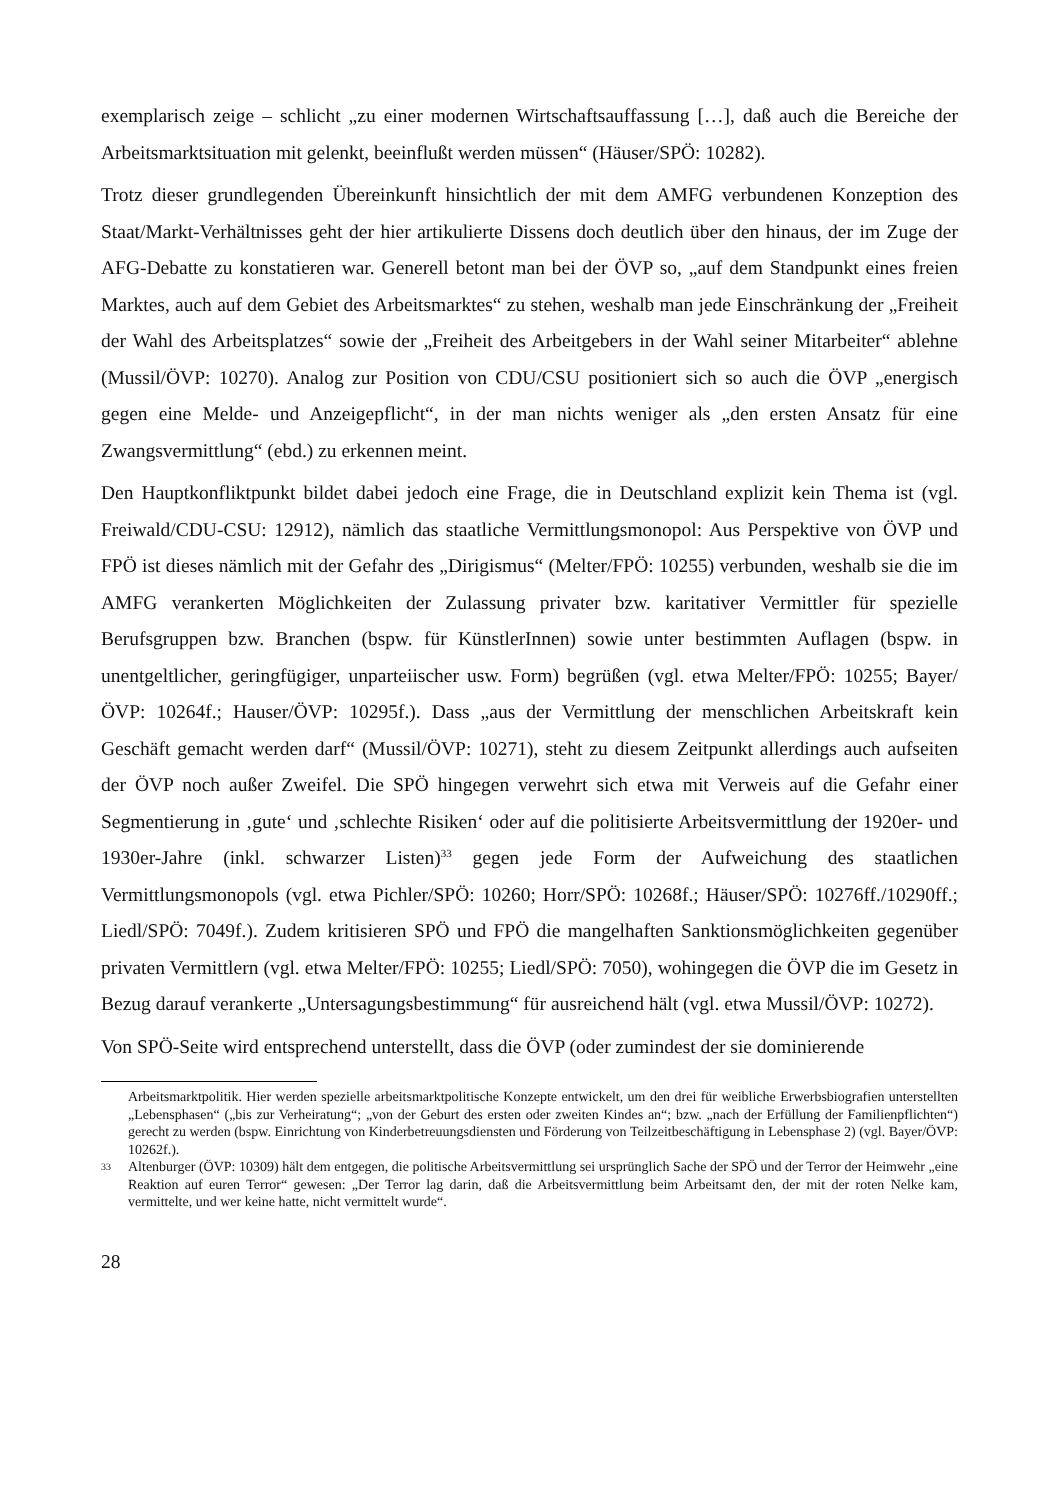exemplarisch zeige – schlicht „zu einer modernen Wirtschaftsauffassung […], daß auch die Bereiche der Arbeitsmarktsituation mit gelenkt, beeinflußt werden müssen“ (Häuser/SPÖ: 10282).
Trotz dieser grundlegenden Übereinkunft hinsichtlich der mit dem AMFG verbundenen Konzeption des Staat/Markt-Verhältnisses geht der hier artikulierte Dissens doch deutlich über den hinaus, der im Zuge der AFG-Debatte zu konstatieren war. Generell betont man bei der ÖVP so, „auf dem Standpunkt eines freien Marktes, auch auf dem Gebiet des Arbeitsmarktes“ zu stehen, weshalb man jede Einschränkung der „Freiheit der Wahl des Arbeitsplatzes“ sowie der „Freiheit des Arbeitgebers in der Wahl seiner Mitarbeiter“ ablehne (Mussil/ÖVP: 10270). Analog zur Position von CDU/CSU positioniert sich so auch die ÖVP „energisch gegen eine Melde- und Anzeigepflicht“, in der man nichts weniger als „den ersten Ansatz für eine Zwangsvermittlung“ (ebd.) zu erkennen meint.
Den Hauptkonfliktpunkt bildet dabei jedoch eine Frage, die in Deutschland explizit kein Thema ist (vgl. Freiwald/CDU-CSU: 12912), nämlich das staatliche Vermittlungsmonopol: Aus Perspektive von ÖVP und FPÖ ist dieses nämlich mit der Gefahr des „Dirigismus“ (Melter/FPÖ: 10255) verbunden, weshalb sie die im AMFG verankerten Möglichkeiten der Zulassung privater bzw. karitativer Vermittler für spezielle Berufsgruppen bzw. Branchen (bspw. für KünstlerInnen) sowie unter bestimmten Auflagen (bspw. in unentgeltlicher, geringfügiger, unparteiischer usw. Form) begrüßen (vgl. etwa Melter/FPÖ: 10255; Bayer/ÖVP: 10264f.; Hauser/ÖVP: 10295f.). Dass „aus der Vermittlung der menschlichen Arbeitskraft kein Geschäft gemacht werden darf“ (Mussil/ÖVP: 10271), steht zu diesem Zeitpunkt allerdings auch aufseiten der ÖVP noch außer Zweifel. Die SPÖ hingegen verwehrt sich etwa mit Verweis auf die Gefahr einer Segmentierung in ‚gute‘ und ‚schlechte Risiken‘ oder auf die politisierte Arbeitsvermittlung der 1920er- und 1930er-Jahre (inkl. schwarzer Listen)<sup>33</sup> gegen jede Form der Aufweichung des staatlichen Vermittlungsmonopols (vgl. etwa Pichler/SPÖ: 10260; Horr/SPÖ: 10268f.; Häuser/SPÖ: 10276ff./10290ff.; Liedl/SPÖ: 7049f.). Zudem kritisieren SPÖ und FPÖ die mangelhaften Sanktionsmöglichkeiten gegenüber privaten Vermittlern (vgl. etwa Melter/FPÖ: 10255; Liedl/SPÖ: 7050), wohingegen die ÖVP die im Gesetz in Bezug darauf verankerte „Untersagungsbestimmung“ für ausreichend hält (vgl. etwa Mussil/ÖVP: 10272).
Von SPÖ-Seite wird entsprechend unterstellt, dass die ÖVP (oder zumindest der sie dominierende
Arbeitsmarktpolitik. Hier werden spezielle arbeitsmarktpolitische Konzepte entwickelt, um den drei für weibliche Erwerbsbiografien unterstellten „Lebensphasen“ („bis zur Verheiratung“; „von der Geburt des ersten oder zweiten Kindes an“; bzw. „nach der Erfüllung der Familienpflichten“) gerecht zu werden (bspw. Einrichtung von Kinderbetreuungsdiensten und Förderung von Teilzeitbeschäftigung in Lebensphase 2) (vgl. Bayer/ÖVP: 10262f.).
33
Altenburger (ÖVP: 10309) hält dem entgegen, die politische Arbeitsvermittlung sei ursprünglich Sache der SPÖ und der Terror der Heimwehr „eine Reaktion auf euren Terror“ gewesen: „Der Terror lag darin, daß die Arbeitsvermittlung beim Arbeitsamt den, der mit der roten Nelke kam, vermittelte, und wer keine hatte, nicht vermittelt wurde“.
28